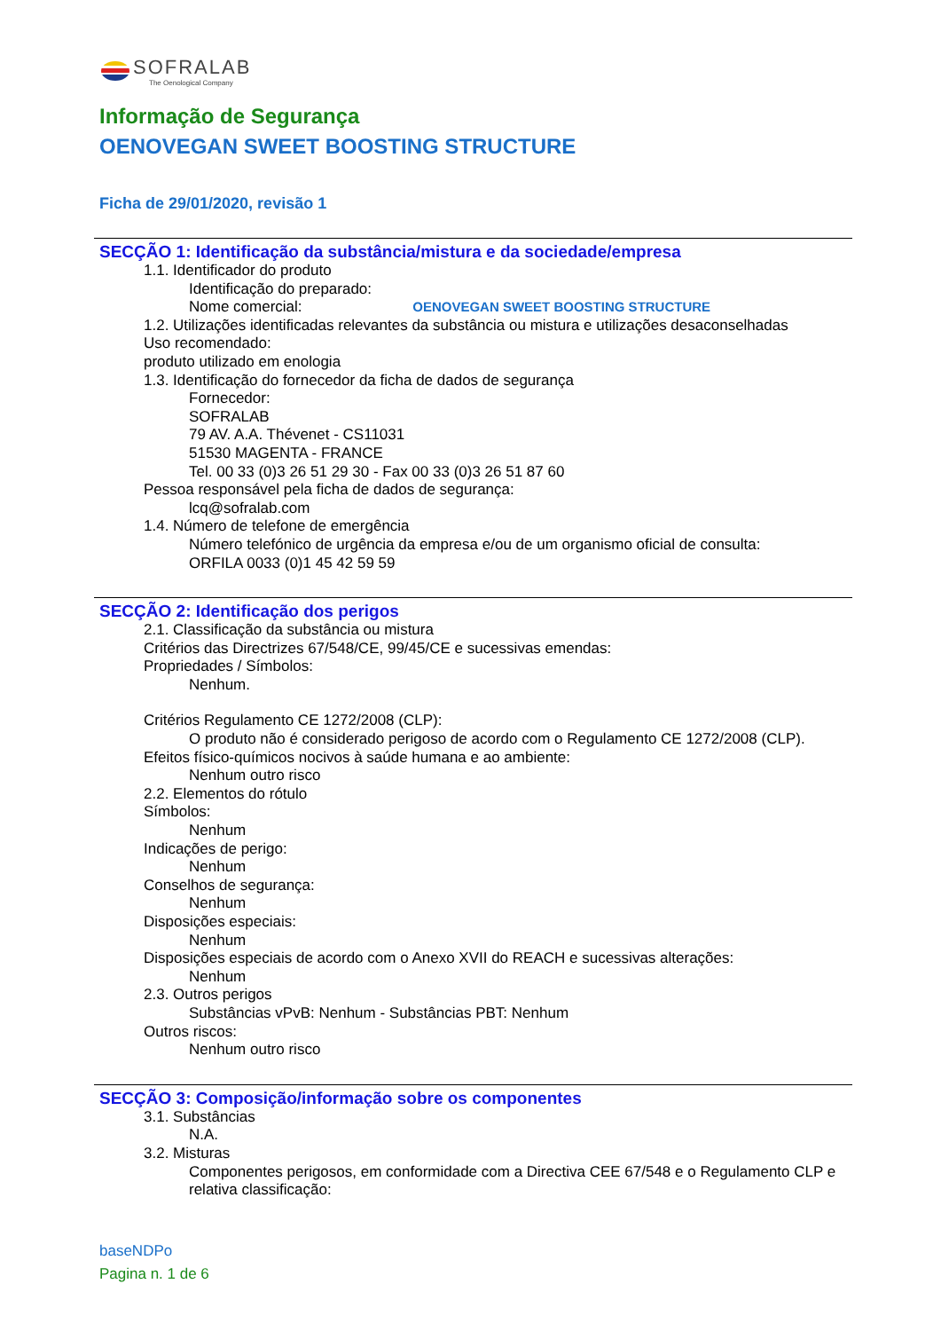SOFRALAB
The Oenological Company
Informação de Segurança
OENOVEGAN SWEET BOOSTING STRUCTURE
Ficha de 29/01/2020, revisão 1
SECÇÃO 1: Identificação da substância/mistura e da sociedade/empresa
1.1. Identificador do produto
Identificação do preparado:
Nome comercial: OENOVEGAN SWEET BOOSTING STRUCTURE
1.2. Utilizações identificadas relevantes da substância ou mistura e utilizações desaconselhadas
Uso recomendado:
produto utilizado em enologia
1.3. Identificação do fornecedor da ficha de dados de segurança
Fornecedor:
SOFRALAB
79 AV. A.A. Thévenet - CS11031
51530 MAGENTA - FRANCE
Tel. 00 33 (0)3 26 51 29 30 - Fax 00 33 (0)3 26 51 87 60
Pessoa responsável pela ficha de dados de segurança:
lcq@sofralab.com
1.4. Número de telefone de emergência
Número telefónico de urgência da empresa e/ou de um organismo oficial de consulta:
ORFILA 0033 (0)1 45 42 59 59
SECÇÃO 2: Identificação dos perigos
2.1. Classificação da substância ou mistura
Critérios das Directrizes 67/548/CE, 99/45/CE e sucessivas emendas:
Propriedades / Símbolos:
Nenhum.
Critérios Regulamento CE 1272/2008 (CLP):
O produto não é considerado perigoso de acordo com o Regulamento CE 1272/2008 (CLP).
Efeitos físico-químicos nocivos à saúde humana e ao ambiente:
Nenhum outro risco
2.2. Elementos do rótulo
Símbolos:
Nenhum
Indicações de perigo:
Nenhum
Conselhos de segurança:
Nenhum
Disposições especiais:
Nenhum
Disposições especiais de acordo com o Anexo XVII do REACH e sucessivas alterações:
Nenhum
2.3. Outros perigos
Substâncias vPvB: Nenhum - Substâncias PBT: Nenhum
Outros riscos:
Nenhum outro risco
SECÇÃO 3: Composição/informação sobre os componentes
3.1. Substâncias
N.A.
3.2. Misturas
Componentes perigosos, em conformidade com a Directiva CEE 67/548 e o Regulamento CLP e relativa classificação:
baseNDPo
Pagina n. 1 de 6